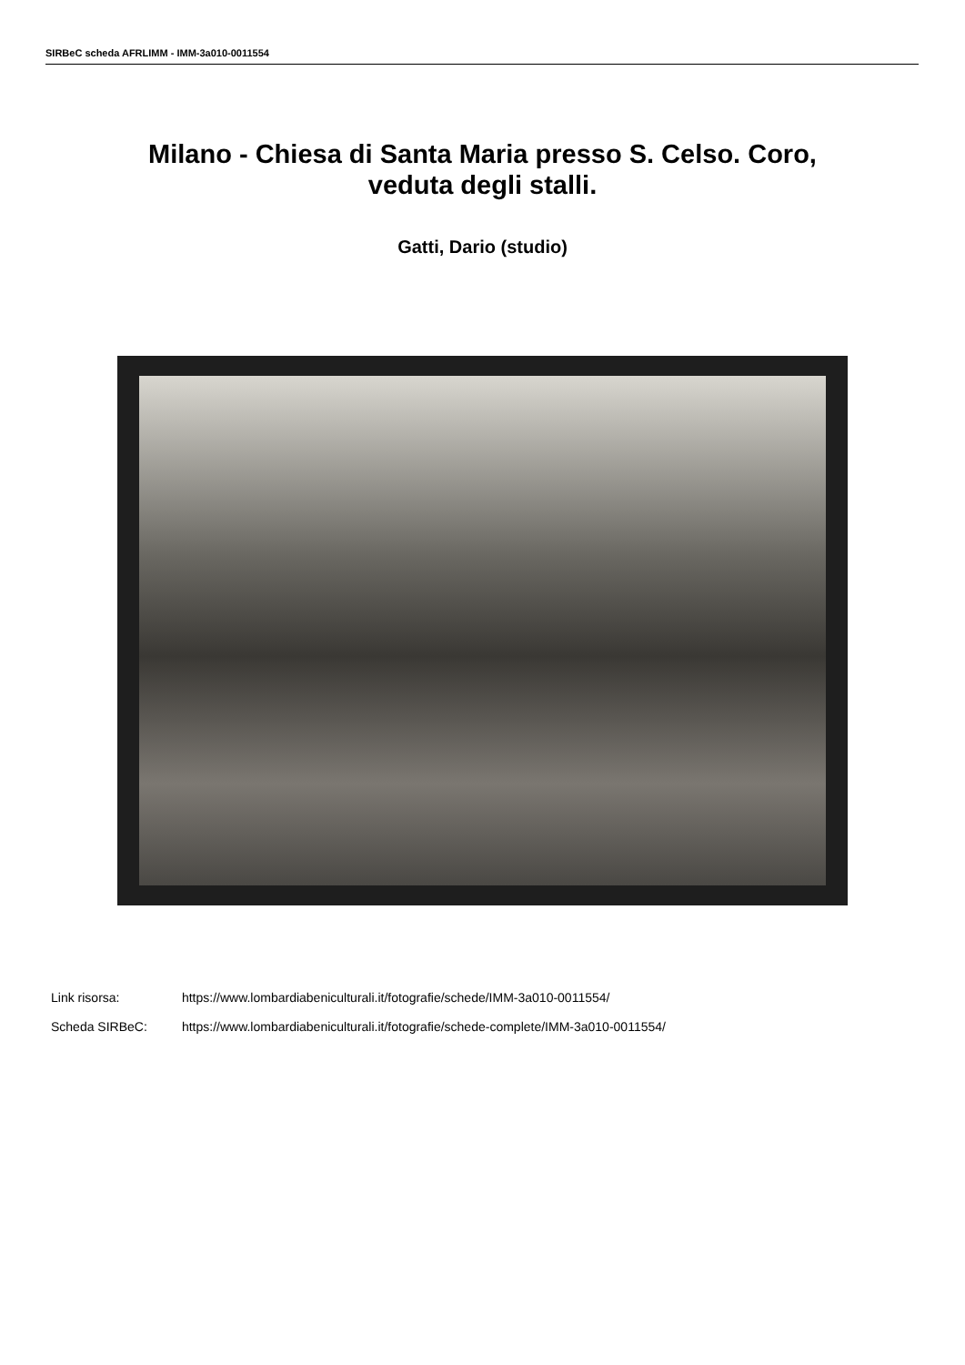SIRBeC scheda AFRLIMM - IMM-3a010-0011554
Milano - Chiesa di Santa Maria presso S. Celso. Coro,
veduta degli stalli.
Gatti, Dario (studio)
Link risorsa: https://www.lombardiabeniculturali.it/fotografie/schede/IMM-3a010-0011554/
Scheda SIRBeC: https://www.lombardiabeniculturali.it/fotografie/schede-complete/IMM-3a010-0011554/